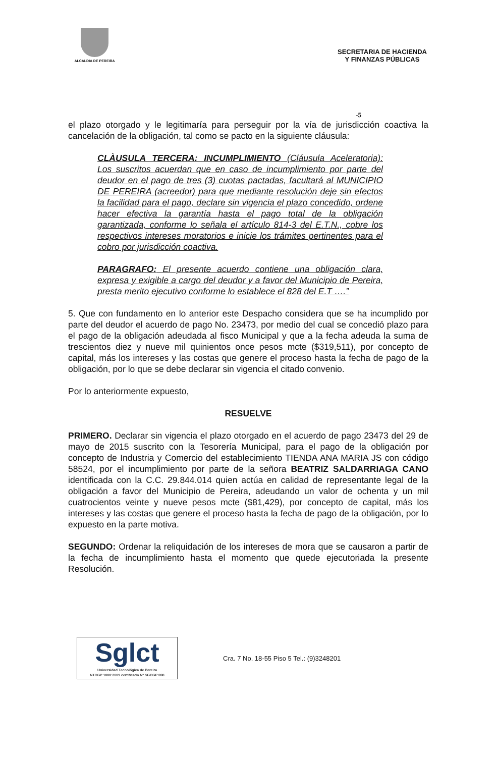ALCALDIA DE PEREIRA
SECRETARIA DE HACIENDA
Y FINANZAS PÚBLICAS
-5
el plazo otorgado y le legitimaría para perseguir por la vía de jurisdicción coactiva la cancelación de la obligación, tal como se pacto en la siguiente cláusula:
CLÀUSULA TERCERA: INCUMPLIMIENTO (Cláusula Aceleratoria): Los suscritos acuerdan que en caso de incumplimiento por parte del deudor en el pago de tres (3) cuotas pactadas, facultará al MUNICIPIO DE PEREIRA (acreedor) para que mediante resolución deje sin efectos la facilidad para el pago, declare sin vigencia el plazo concedido, ordene hacer efectiva la garantía hasta el pago total de la obligación garantizada, conforme lo señala el artículo 814-3 del E.T.N., cobre los respectivos intereses moratorios e inicie los trámites pertinentes para el cobro por jurisdicción coactiva.
PARAGRAFO: El presente acuerdo contiene una obligación clara, expresa y exigible a cargo del deudor y a favor del Municipio de Pereira, presta merito ejecutivo conforme lo establece el 828 del E.T ….”
5. Que con fundamento en lo anterior este Despacho considera que se ha incumplido por parte del deudor el acuerdo de pago No. 23473, por medio del cual se concedió plazo para el pago de la obligación adeudada al fisco Municipal y que a la fecha adeuda la suma de trescientos diez y nueve mil quinientos once pesos mcte ($319,511), por concepto de capital, más los intereses y las costas que genere el proceso hasta la fecha de pago de la obligación, por lo que se debe declarar sin vigencia el citado convenio.
Por lo anteriormente expuesto,
RESUELVE
PRIMERO. Declarar sin vigencia el plazo otorgado en el acuerdo de pago 23473 del 29 de mayo de 2015 suscrito con la Tesorería Municipal, para el pago de la obligación por concepto de Industria y Comercio del establecimiento TIENDA ANA MARIA JS con código 58524, por el incumplimiento por parte de la señora BEATRIZ SALDARRIAGA CANO identificada con la C.C. 29.844.014 quien actúa en calidad de representante legal de la obligación a favor del Municipio de Pereira, adeudando un valor de ochenta y un mil cuatrocientos veinte y nueve pesos mcte ($81,429), por concepto de capital, más los intereses y las costas que genere el proceso hasta la fecha de pago de la obligación, por lo expuesto en la parte motiva.
SEGUNDO: Ordenar la reliquidación de los intereses de mora que se causaron a partir de la fecha de incumplimiento hasta el momento que quede ejecutoriada la presente Resolución.
Sglct
Universidad Tecnológica de Pereira
NTCGP 1000:2009 certificado Nº SGCGP 008
Cra. 7 No. 18-55 Piso 5 Tel.: (9)3248201